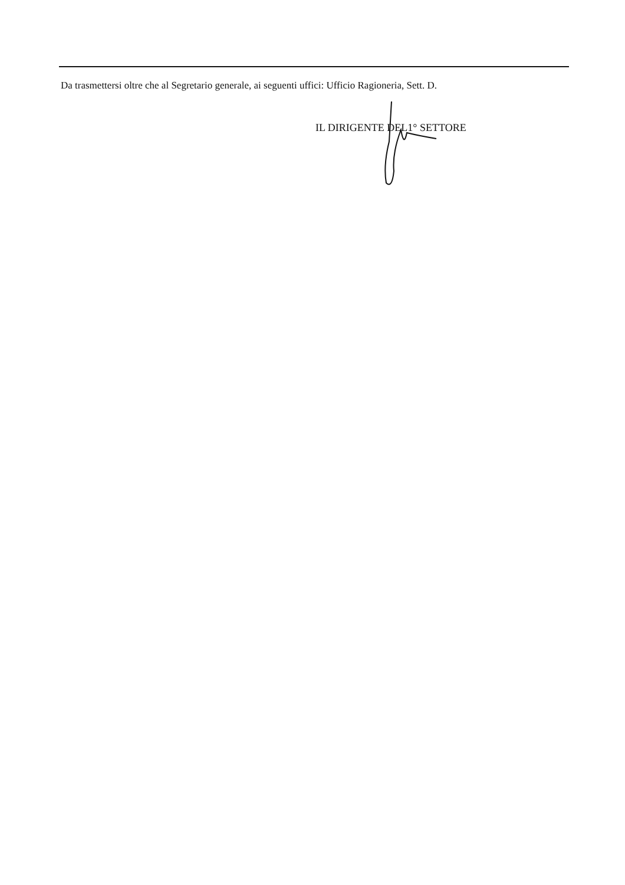Da trasmettersi oltre che al Segretario generale, ai seguenti uffici: Ufficio Ragioneria, Sett. D.
IL DIRIGENTE DEL1° SETTORE